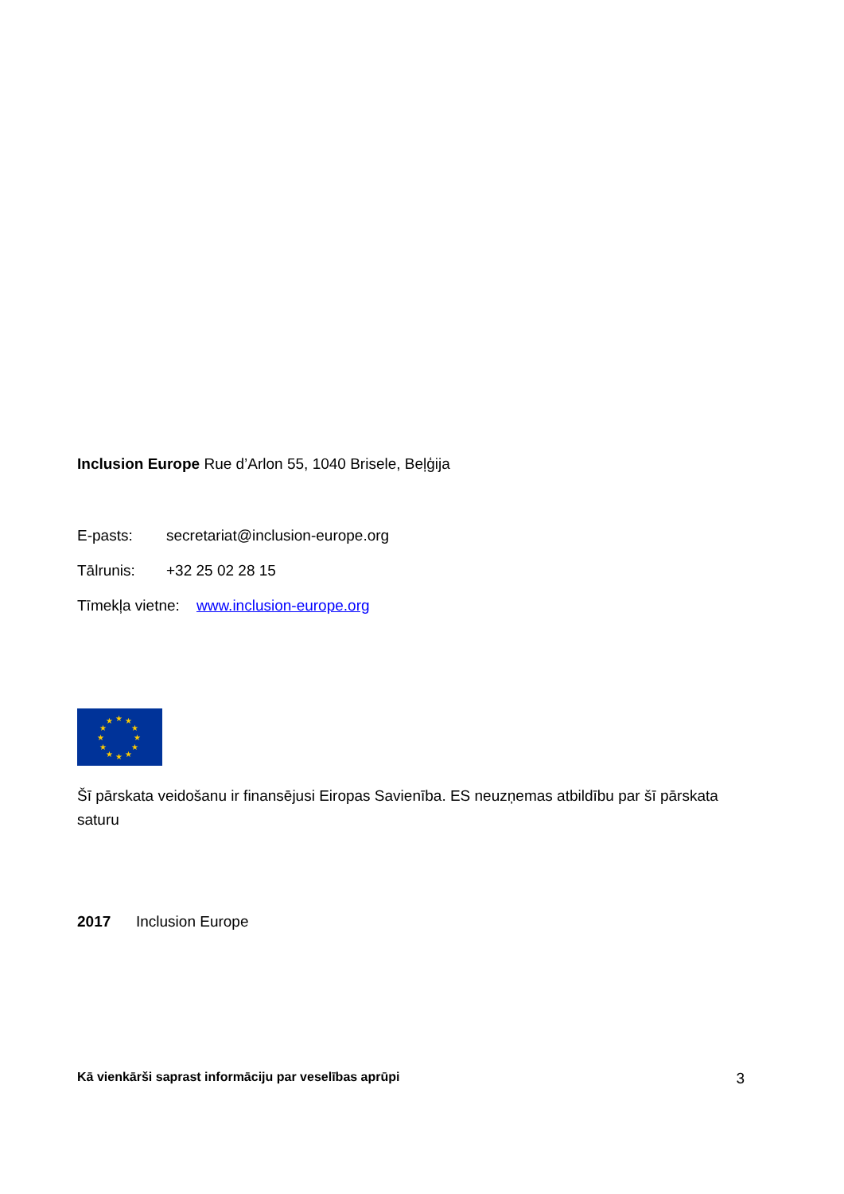Inclusion Europe Rue d’Arlon 55, 1040 Brisele, Beļģija
E-pasts: secretariat@inclusion-europe.org
Tālrunis: +32 25 02 28 15
Tīmekļa vietne: www.inclusion-europe.org
★
★
★
★
★
★
★
★
★
★
★
★
Šī pārskata veidošanu ir finansējusi Eiropas Savienība. ES neuzņemas atbildību par šī pārskata saturu
2017 Inclusion Europe
Kā vienkārši saprast informāciju par veselības aprūpi 3